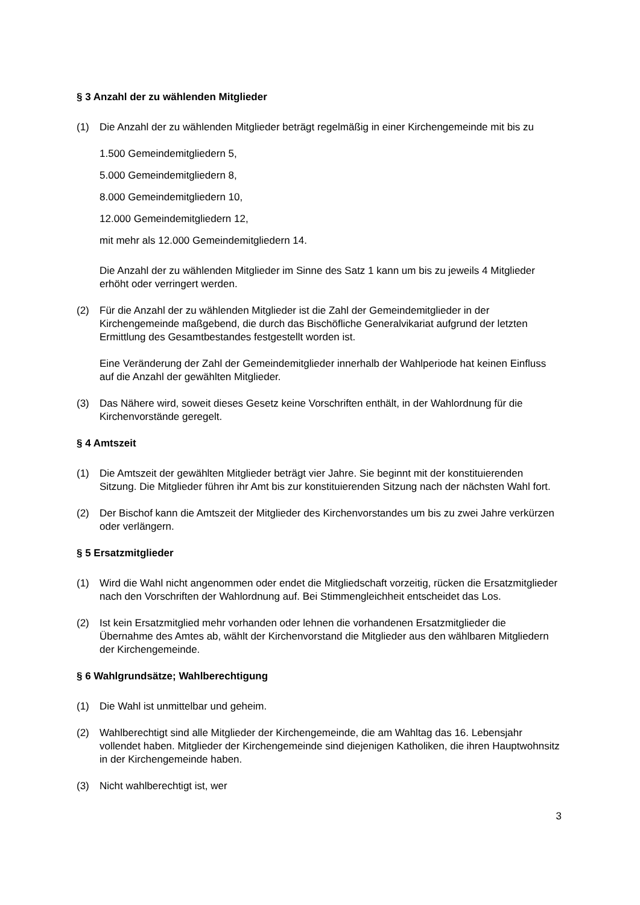§ 3 Anzahl der zu wählenden Mitglieder
(1) Die Anzahl der zu wählenden Mitglieder beträgt regelmäßig in einer Kirchengemeinde mit bis zu
1.500 Gemeindemitgliedern 5,
5.000 Gemeindemitgliedern 8,
8.000 Gemeindemitgliedern 10,
12.000 Gemeindemitgliedern 12,
mit mehr als 12.000 Gemeindemitgliedern 14.
Die Anzahl der zu wählenden Mitglieder im Sinne des Satz 1 kann um bis zu jeweils 4 Mitglieder erhöht oder verringert werden.
(2) Für die Anzahl der zu wählenden Mitglieder ist die Zahl der Gemeindemitglieder in der Kirchengemeinde maßgebend, die durch das Bischöfliche Generalvikariat aufgrund der letzten Ermittlung des Gesamtbestandes festgestellt worden ist.
Eine Veränderung der Zahl der Gemeindemitglieder innerhalb der Wahlperiode hat keinen Einfluss auf die Anzahl der gewählten Mitglieder.
(3) Das Nähere wird, soweit dieses Gesetz keine Vorschriften enthält, in der Wahlordnung für die Kirchenvorstände geregelt.
§ 4 Amtszeit
(1) Die Amtszeit der gewählten Mitglieder beträgt vier Jahre. Sie beginnt mit der konstituierenden Sitzung. Die Mitglieder führen ihr Amt bis zur konstituierenden Sitzung nach der nächsten Wahl fort.
(2) Der Bischof kann die Amtszeit der Mitglieder des Kirchenvorstandes um bis zu zwei Jahre verkürzen oder verlängern.
§ 5 Ersatzmitglieder
(1) Wird die Wahl nicht angenommen oder endet die Mitgliedschaft vorzeitig, rücken die Ersatzmitglieder nach den Vorschriften der Wahlordnung auf. Bei Stimmengleichheit entscheidet das Los.
(2) Ist kein Ersatzmitglied mehr vorhanden oder lehnen die vorhandenen Ersatzmitglieder die Übernahme des Amtes ab, wählt der Kirchenvorstand die Mitglieder aus den wählbaren Mitgliedern der Kirchengemeinde.
§ 6 Wahlgrundsätze; Wahlberechtigung
(1) Die Wahl ist unmittelbar und geheim.
(2) Wahlberechtigt sind alle Mitglieder der Kirchengemeinde, die am Wahltag das 16. Lebensjahr vollendet haben. Mitglieder der Kirchengemeinde sind diejenigen Katholiken, die ihren Hauptwohnsitz in der Kirchengemeinde haben.
(3) Nicht wahlberechtigt ist, wer
3